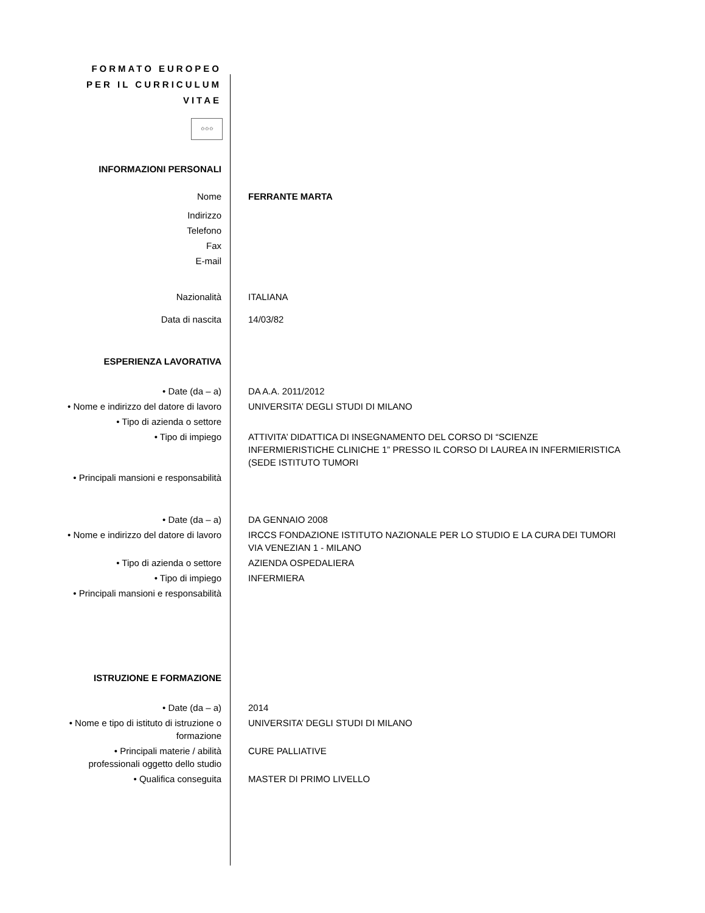FORMATO EUROPEO PER IL CURRICULUM VITAE
✩✩✩
| INFORMAZIONI PERSONALI | |
| Nome | FERRANTE MARTA |
| Indirizzo | |
| Telefono | |
| Fax | |
| E-mail | |
| Nazionalità | ITALIANA |
| Data di nascita | 14/03/82 |
| ESPERIENZA LAVORATIVA | |
| • Date (da – a) | DA A.A. 2011/2012 |
| • Nome e indirizzo del datore di lavoro | UNIVERSITA’ DEGLI STUDI DI MILANO |
| • Tipo di azienda o settore | |
| • Tipo di impiego | ATTIVITA’ DIDATTICA DI INSEGNAMENTO DEL CORSO DI “SCIENZE INFERMIERISTICHE CLINICHE 1” PRESSO IL CORSO DI LAUREA IN INFERMIERISTICA (SEDE ISTITUTO TUMORI |
| • Principali mansioni e responsabilità | |
| • Date (da – a) | DA GENNAIO 2008 |
| • Nome e indirizzo del datore di lavoro | IRCCS FONDAZIONE ISTITUTO NAZIONALE PER LO STUDIO E LA CURA DEI TUMORI VIA VENEZIAN 1 - MILANO |
| • Tipo di azienda o settore | AZIENDA OSPEDALIERA |
| • Tipo di impiego | INFERMIERA |
| • Principali mansioni e responsabilità | |
| ISTRUZIONE E FORMAZIONE | |
| • Date (da – a) | 2014 |
| • Nome e tipo di istituto di istruzione o formazione | UNIVERSITA’ DEGLI STUDI DI MILANO |
| • Principali materie / abilità professionali oggetto dello studio | CURE PALLIATIVE |
| • Qualifica conseguita | MASTER DI PRIMO LIVELLO |